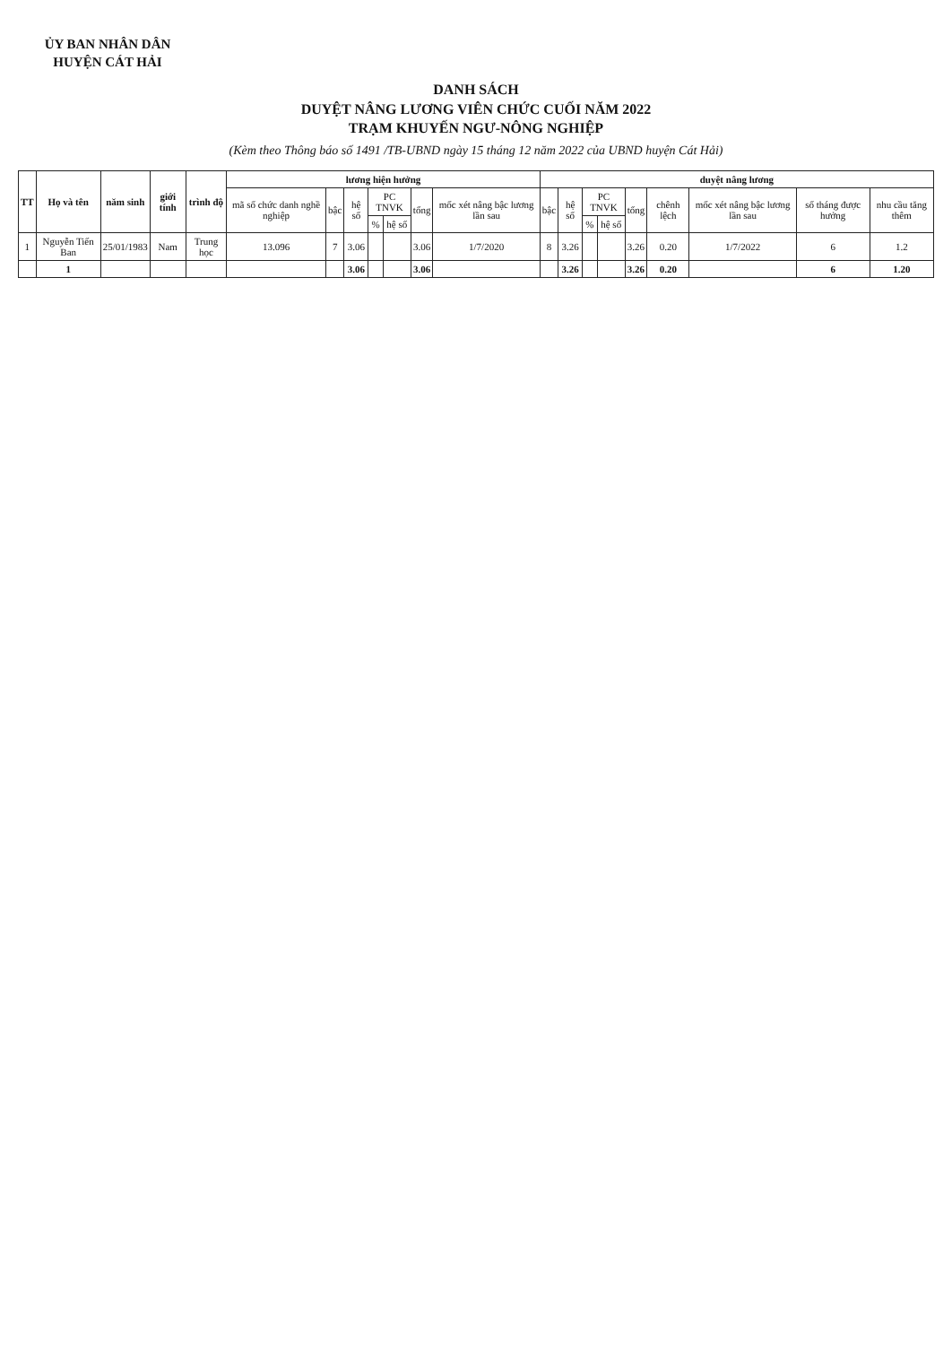ỦY BAN NHÂN DÂN
HUYỆN CÁT HẢI
DANH SÁCH
DUYỆT NÂNG LƯƠNG VIÊN CHỨC CUỐI NĂM 2022
TRẠM KHUYẾN NGƯ-NÔNG NGHIỆP
(Kèm theo Thông báo số 1491 /TB-UBND ngày 15 tháng 12 năm 2022 của UBND huyện Cát Hải)
| TT | Họ và tên | năm sinh | giới tính | trình độ | lương hiện hưởng | | | | | | | duyệt nâng lương | | | | | | | | |
| --- | --- | --- | --- | --- | --- | --- | --- | --- | --- | --- | --- | --- | --- | --- | --- | --- | --- | --- | --- | --- |
| | | | | | mã số chức danh nghề nghiệp | bậc | hệ số | PC TNVK | | tổng | mốc xét nâng bậc lương lần sau | bậc | hệ số | PC TNVK | | tổng | chênh lệch | mốc xét nâng bậc lương lần sau | số tháng được hưởng | nhu cầu tăng thêm |
| | | | | | | | | % | hệ số | | | | | % | hệ số | | | | | |
| 1 | Nguyễn Tiến Ban | 25/01/1983 | Nam | Trung học | 13.096 | 7 | 3.06 | | | 3.06 | 1/7/2020 | 8 | 3.26 | | | 3.26 | 0.20 | 1/7/2022 | 6 | 1.2 |
| | 1 | | | | | | 3.06 | | | 3.06 | | | 3.26 | | | 3.26 | 0.20 | | 6 | 1.20 |